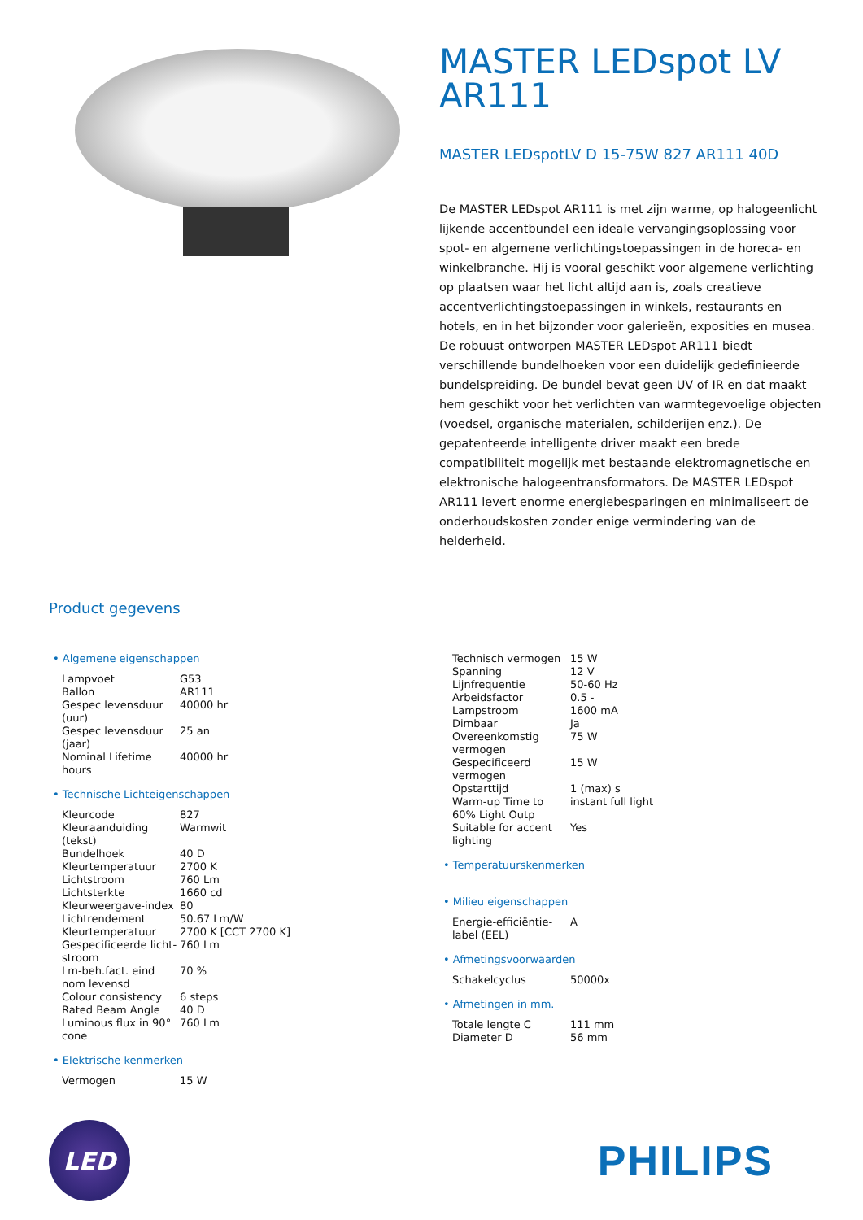MASTER LEDspot LV AR111
MASTER LEDspotLV D 15-75W 827 AR111 40D
De MASTER LEDspot AR111 is met zijn warme, op halogeenlicht lijkende accentbundel een ideale vervangingsoplossing voor spot- en algemene verlichtingstoepassingen in de horeca- en winkelbranche. Hij is vooral geschikt voor algemene verlichting op plaatsen waar het licht altijd aan is, zoals creatieve accentverlichtingstoepassingen in winkels, restaurants en hotels, en in het bijzonder voor galerieën, exposities en musea. De robuust ontworpen MASTER LEDspot AR111 biedt verschillende bundelhoeken voor een duidelijk gedefinieerde bundelspreiding. De bundel bevat geen UV of IR en dat maakt hem geschikt voor het verlichten van warmtegevoelige objecten (voedsel, organische materialen, schilderijen enz.). De gepatenteerde intelligente driver maakt een brede compatibiliteit mogelijk met bestaande elektromagnetische en elektronische halogeentransformators. De MASTER LEDspot AR111 levert enorme energiebesparingen en minimaliseert de onderhoudskosten zonder enige vermindering van de helderheid.
Product gegevens
• Algemene eigenschappen
| Lampvoet | G53 |
| Ballon | AR111 |
| Gespec levensduur (uur) | 40000 hr |
| Gespec levensduur (jaar) | 25 an |
| Nominal Lifetime hours | 40000 hr |
• Technische Lichteigenschappen
| Kleurcode | 827 |
| Kleuraanduiding (tekst) | Warmwit |
| Bundelhoek | 40 D |
| Kleurtemperatuur | 2700 K |
| Lichtstroom | 760 Lm |
| Lichtsterkte | 1660 cd |
| Kleurweergave-index | 80 |
| Lichtrendement | 50.67 Lm/W |
| Kleurtemperatuur | 2700 K [CCT 2700 K] |
| Gespecificeerde licht-stroom | 760 Lm |
| Lm-beh.fact. eind nom levensd | 70 % |
| Colour consistency | 6 steps |
| Rated Beam Angle | 40 D |
| Luminous flux in 90° cone | 760 Lm |
• Elektrische kenmerken
| Vermogen | 15 W |
| Technisch vermogen | 15 W |
| Spanning | 12 V |
| Lijnfrequentie | 50-60 Hz |
| Arbeidsfactor | 0.5 - |
| Lampstroom | 1600 mA |
| Dimbaar | Ja |
| Overeenkomstig vermogen | 75 W |
| Gespecificeerd vermogen | 15 W |
| Opstarttijd | 1 (max) s |
| Warm-up Time to 60% Light Outp | instant full light |
| Suitable for accent lighting | Yes |
• Temperatuurskenmerken
• Milieu eigenschappen
| Energie-efficiëntie-label (EEL) | A |
• Afmetingsvoorwaarden
| Schakelcyclus | 50000x |
• Afmetingen in mm.
| Totale lengte C | 111 mm |
| Diameter D | 56 mm |
LED
PHILIPS